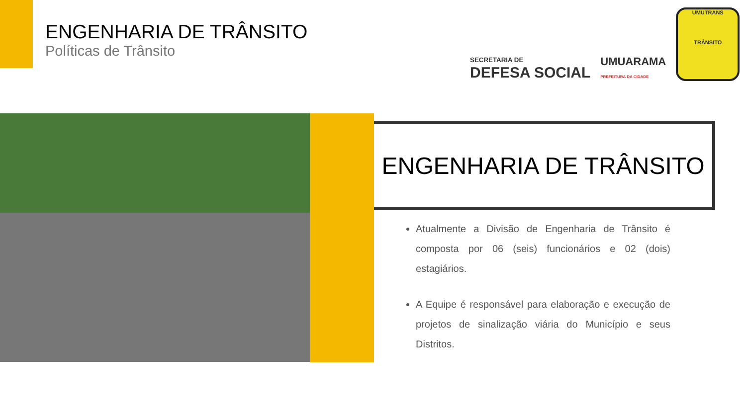ENGENHARIA DE TRÂNSITO
Políticas de Trânsito
SECRETARIA DE
DEFESA SOCIAL
UMUARAMA
PREFEITURA DA CIDADE
UMUTRANS
TRÂNSITO
ENGENHARIA DE TRÂNSITO
Atualmente a Divisão de Engenharia de Trânsito é composta por 06 (seis) funcionários e 02 (dois) estagiários.
A Equipe é responsável para elaboração e execução de projetos de sinalização viária do Município e seus Distritos.